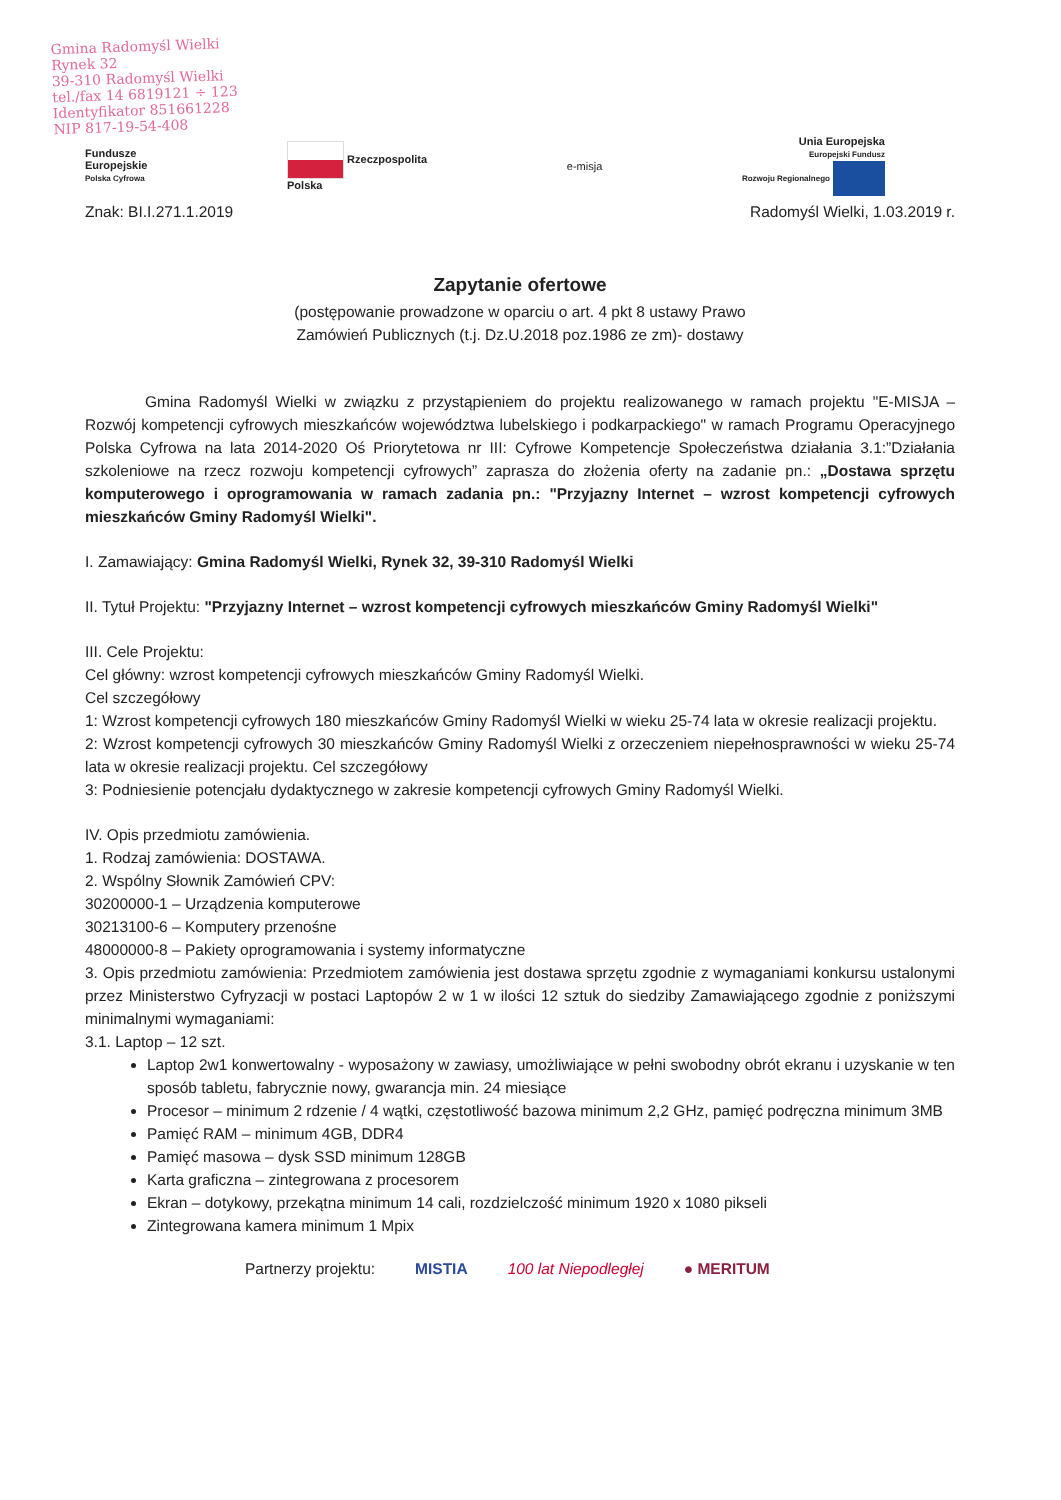Gmina Radomyśl Wielki
Rynek 32
39-310 Radomyśl Wielki
tel./fax 14 6819121 ÷ 123
Identyfikator 851661228
NIP 817-19-54-408
Fundusze
Europejskie
Polska Cyfrowa
Rzeczpospolita
Polska
e-misja
Unia Europejska
Europejski Fundusz
Rozwoju Regionalnego
Znak: BI.I.271.1.2019 Radomyśl Wielki, 1.03.2019 r.
Zapytanie ofertowe
(postępowanie prowadzone w oparciu o art. 4 pkt 8 ustawy Prawo
Zamówień Publicznych (t.j. Dz.U.2018 poz.1986 ze zm)- dostawy
Gmina Radomyśl Wielki w związku z przystąpieniem do projektu realizowanego w ramach projektu "E-MISJA – Rozwój kompetencji cyfrowych mieszkańców województwa lubelskiego i podkarpackiego" w ramach Programu Operacyjnego Polska Cyfrowa na lata 2014-2020 Oś Priorytetowa nr III: Cyfrowe Kompetencje Społeczeństwa działania 3.1:”Działania szkoleniowe na rzecz rozwoju kompetencji cyfrowych” zaprasza do złożenia oferty na zadanie pn.: „Dostawa sprzętu komputerowego i oprogramowania w ramach zadania pn.: "Przyjazny Internet – wzrost kompetencji cyfrowych mieszkańców Gminy Radomyśl Wielki".
I. Zamawiający: Gmina Radomyśl Wielki, Rynek 32, 39-310 Radomyśl Wielki
II. Tytuł Projektu: "Przyjazny Internet – wzrost kompetencji cyfrowych mieszkańców Gminy Radomyśl Wielki"
III. Cele Projektu:
Cel główny: wzrost kompetencji cyfrowych mieszkańców Gminy Radomyśl Wielki.
Cel szczegółowy
1: Wzrost kompetencji cyfrowych 180 mieszkańców Gminy Radomyśl Wielki w wieku 25-74 lata w okresie realizacji projektu.
2: Wzrost kompetencji cyfrowych 30 mieszkańców Gminy Radomyśl Wielki z orzeczeniem niepełnosprawności w wieku 25-74 lata w okresie realizacji projektu. Cel szczegółowy
3: Podniesienie potencjału dydaktycznego w zakresie kompetencji cyfrowych Gminy Radomyśl Wielki.
IV. Opis przedmiotu zamówienia.
1. Rodzaj zamówienia: DOSTAWA.
2. Wspólny Słownik Zamówień CPV:
30200000-1 – Urządzenia komputerowe
30213100-6 – Komputery przenośne
48000000-8 – Pakiety oprogramowania i systemy informatyczne
3. Opis przedmiotu zamówienia: Przedmiotem zamówienia jest dostawa sprzętu zgodnie z wymaganiami konkursu ustalonymi przez Ministerstwo Cyfryzacji w postaci Laptopów 2 w 1 w ilości 12 sztuk do siedziby Zamawiającego zgodnie z poniższymi minimalnymi wymaganiami:
3.1. Laptop – 12 szt.
Laptop 2w1 konwertowalny - wyposażony w zawiasy, umożliwiające w pełni swobodny obrót ekranu i uzyskanie w ten sposób tabletu, fabrycznie nowy, gwarancja min. 24 miesiące
Procesor – minimum 2 rdzenie / 4 wątki, częstotliwość bazowa minimum 2,2 GHz, pamięć podręczna minimum 3MB
Pamięć RAM – minimum 4GB, DDR4
Pamięć masowa – dysk SSD minimum 128GB
Karta graficzna – zintegrowana z procesorem
Ekran – dotykowy, przekątna minimum 14 cali, rozdzielczość minimum 1920 x 1080 pikseli
Zintegrowana kamera minimum 1 Mpix
Partnerzy projektu: MISTIA 100 lat Niepodległej ● MERITUM